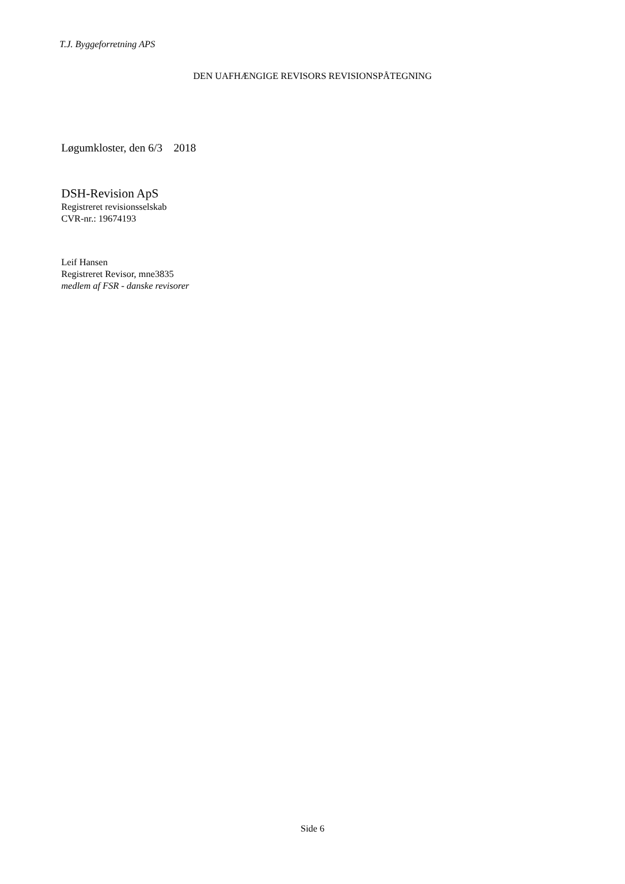T.J. Byggeforretning APS
DEN UAFHÆNGIGE REVISORS REVISIONSPÅTEGNING
Løgumkloster, den 6/3 2018
DSH-Revision ApS
Registreret revisionsselskab
CVR-nr.: 19674193
Leif Hansen
Registreret Revisor, mne3835
medlem af FSR - danske revisorer
Side 6